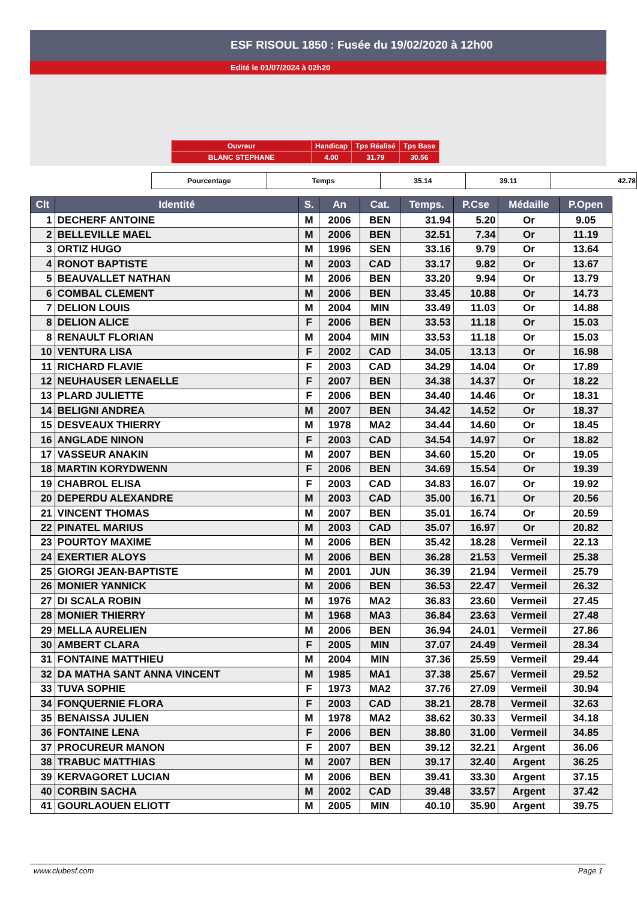ESF RISOUL 1850 : Fusée du 19/02/2020 à 12h00
Edité le 01/07/2024 à 02h20
| Ouvreur | Handicap | Tps Réalisé | Tps Base |
| BLANC STEPHANE | 4.00 | 31.79 | 30.56 |
| Pourcentage | Temps | 35.14 | 39.11 | 42.78 |
| Clt | Identité | S. | An | Cat. | Temps. | P.Cse | Médaille | P.Open |
| --- | --- | --- | --- | --- | --- | --- | --- | --- |
| 1 | DECHERF ANTOINE | M | 2006 | BEN | 31.94 | 5.20 | Or | 9.05 |
| 2 | BELLEVILLE MAEL | M | 2006 | BEN | 32.51 | 7.34 | Or | 11.19 |
| 3 | ORTIZ HUGO | M | 1996 | SEN | 33.16 | 9.79 | Or | 13.64 |
| 4 | RONOT BAPTISTE | M | 2003 | CAD | 33.17 | 9.82 | Or | 13.67 |
| 5 | BEAUVALLET NATHAN | M | 2006 | BEN | 33.20 | 9.94 | Or | 13.79 |
| 6 | COMBAL CLEMENT | M | 2006 | BEN | 33.45 | 10.88 | Or | 14.73 |
| 7 | DELION LOUIS | M | 2004 | MIN | 33.49 | 11.03 | Or | 14.88 |
| 8 | DELION ALICE | F | 2006 | BEN | 33.53 | 11.18 | Or | 15.03 |
| 8 | RENAULT FLORIAN | M | 2004 | MIN | 33.53 | 11.18 | Or | 15.03 |
| 10 | VENTURA LISA | F | 2002 | CAD | 34.05 | 13.13 | Or | 16.98 |
| 11 | RICHARD FLAVIE | F | 2003 | CAD | 34.29 | 14.04 | Or | 17.89 |
| 12 | NEUHAUSER LENAELLE | F | 2007 | BEN | 34.38 | 14.37 | Or | 18.22 |
| 13 | PLARD JULIETTE | F | 2006 | BEN | 34.40 | 14.46 | Or | 18.31 |
| 14 | BELIGNI ANDREA | M | 2007 | BEN | 34.42 | 14.52 | Or | 18.37 |
| 15 | DESVEAUX THIERRY | M | 1978 | MA2 | 34.44 | 14.60 | Or | 18.45 |
| 16 | ANGLADE NINON | F | 2003 | CAD | 34.54 | 14.97 | Or | 18.82 |
| 17 | VASSEUR ANAKIN | M | 2007 | BEN | 34.60 | 15.20 | Or | 19.05 |
| 18 | MARTIN KORYDWENN | F | 2006 | BEN | 34.69 | 15.54 | Or | 19.39 |
| 19 | CHABROL ELISA | F | 2003 | CAD | 34.83 | 16.07 | Or | 19.92 |
| 20 | DEPERDU ALEXANDRE | M | 2003 | CAD | 35.00 | 16.71 | Or | 20.56 |
| 21 | VINCENT THOMAS | M | 2007 | BEN | 35.01 | 16.74 | Or | 20.59 |
| 22 | PINATEL MARIUS | M | 2003 | CAD | 35.07 | 16.97 | Or | 20.82 |
| 23 | POURTOY MAXIME | M | 2006 | BEN | 35.42 | 18.28 | Vermeil | 22.13 |
| 24 | EXERTIER ALOYS | M | 2006 | BEN | 36.28 | 21.53 | Vermeil | 25.38 |
| 25 | GIORGI JEAN-BAPTISTE | M | 2001 | JUN | 36.39 | 21.94 | Vermeil | 25.79 |
| 26 | MONIER YANNICK | M | 2006 | BEN | 36.53 | 22.47 | Vermeil | 26.32 |
| 27 | DI SCALA ROBIN | M | 1976 | MA2 | 36.83 | 23.60 | Vermeil | 27.45 |
| 28 | MONIER THIERRY | M | 1968 | MA3 | 36.84 | 23.63 | Vermeil | 27.48 |
| 29 | MELLA AURELIEN | M | 2006 | BEN | 36.94 | 24.01 | Vermeil | 27.86 |
| 30 | AMBERT CLARA | F | 2005 | MIN | 37.07 | 24.49 | Vermeil | 28.34 |
| 31 | FONTAINE MATTHIEU | M | 2004 | MIN | 37.36 | 25.59 | Vermeil | 29.44 |
| 32 | DA MATHA SANT ANNA VINCENT | M | 1985 | MA1 | 37.38 | 25.67 | Vermeil | 29.52 |
| 33 | TUVA SOPHIE | F | 1973 | MA2 | 37.76 | 27.09 | Vermeil | 30.94 |
| 34 | FONQUERNIE FLORA | F | 2003 | CAD | 38.21 | 28.78 | Vermeil | 32.63 |
| 35 | BENAISSA JULIEN | M | 1978 | MA2 | 38.62 | 30.33 | Vermeil | 34.18 |
| 36 | FONTAINE LENA | F | 2006 | BEN | 38.80 | 31.00 | Vermeil | 34.85 |
| 37 | PROCUREUR MANON | F | 2007 | BEN | 39.12 | 32.21 | Argent | 36.06 |
| 38 | TRABUC MATTHIAS | M | 2007 | BEN | 39.17 | 32.40 | Argent | 36.25 |
| 39 | KERVAGORET LUCIAN | M | 2006 | BEN | 39.41 | 33.30 | Argent | 37.15 |
| 40 | CORBIN SACHA | M | 2002 | CAD | 39.48 | 33.57 | Argent | 37.42 |
| 41 | GOURLAOUEN ELIOTT | M | 2005 | MIN | 40.10 | 35.90 | Argent | 39.75 |
www.clubesf.com Page 1